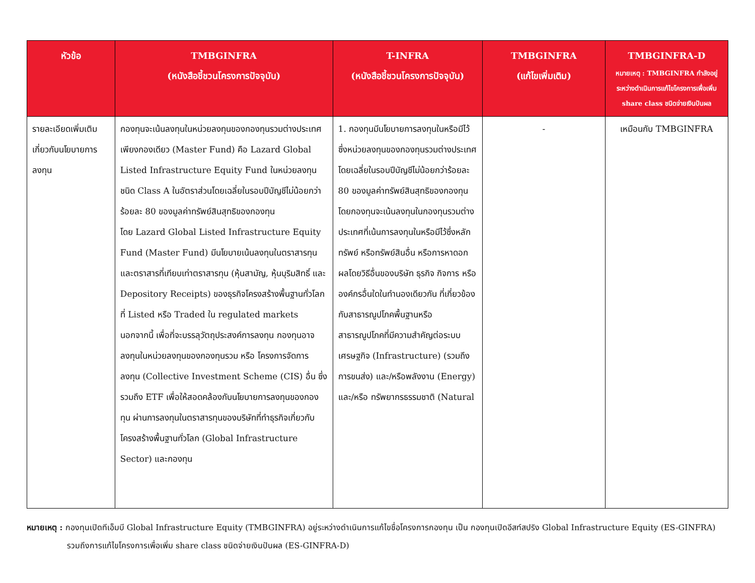| หัวข้อ | TMBGINFRA (หนังสือชี้ชวนโครงการปัจจุบัน) | T-INFRA (หนังสือชี้ชวนโครงการปัจจุบัน) | TMBGINFRA (แก้ไขเพิ่มเติม) | TMBGINFRA-D หมายเหตุ : TMBGINFRA กำลังอยู่ระหว่างดำเนินการแก้ไขโครงการเพื่อเพิ่ม share class ชนิดจ่ายเงินปันผล |
| --- | --- | --- | --- | --- |
| รายละเอียดเพิ่มเติมเกี่ยวกับนโยบายการลงทุน | กองทุนจะเน้นลงทุนในหน่วยลงทุนของกองทุนรวมต่างประเทศเพียงกองเดียว (Master Fund) คือ Lazard Global Listed Infrastructure Equity Fund ในหน่วยลงทุนชนิด Class A ในอัตราส่วนโดยเฉลี่ยในรอบปีบัญชีไม่น้อยกว่าร้อยละ 80 ของมูลค่าทรัพย์สินสุทธิของกองทุน โดย Lazard Global Listed Infrastructure Equity Fund (Master Fund) มีนโยบายเน้นลงทุนในตราสารทุน และตราสารที่เทียบเท่าตราสารทุน (หุ้นสามัญ, หุ้นบุริมสิทธิ์ และ Depository Receipts) ของธุรกิจโครงสร้างพื้นฐานทั่วโลกที่ Listed หรือ Traded ใน regulated markets นอกจากนี้ เพื่อที่จะบรรลุวัตถุประสงค์การลงทุน กองทุนอาจลงทุนในหน่วยลงทุนของกองทุนรวม หรือ โครงการจัดการลงทุน (Collective Investment Scheme (CIS) อื่น ซึ่งรวมถึง ETF เพื่อให้สอดคล้องกับนโยบายการลงทุนของกองทุน ผ่านการลงทุนในตราสารทุนของบริษัทที่ทำธุรกิจเกี่ยวกับโครงสร้างพื้นฐานทั่วโลก (Global Infrastructure Sector) และกองทุน | 1. กองทุนมีนโยบายการลงทุนในหรือมีไว้ซึ่งหน่วยลงทุนของกองทุนรวมต่างประเทศ โดยเฉลี่ยในรอบปีบัญชีไม่น้อยกว่าร้อยละ 80 ของมูลค่าทรัพย์สินสุทธิของกองทุน โดยกองทุนจะเน้นลงทุนในกองทุนรวมต่างประเทศที่เน้นการลงทุนในหรือมีไว้ซึ่งหลักทรัพย์ หรือทรัพย์สินอื่น หรือการหาดอกผลโดยวิธีอื่นของบริษัท ธุรกิจ กิจการ หรือองค์กรอื่นใดในทำนองเดียวกัน ที่เกี่ยวข้องกับสาธารณูปโภคพื้นฐานหรือสาธารณูปโภคที่มีความสำคัญต่อระบบเศรษฐกิจ (Infrastructure) (รวมถึงการขนส่ง) และ/หรือพลังงาน (Energy) และ/หรือ ทรัพยากรธรรมชาติ (Natural | - | เหมือนกับ TMBGINFRA |
หมายเหตุ : กองทุนเปิดทีเอ็มบี Global Infrastructure Equity (TMBGINFRA) อยู่ระหว่างดำเนินการแก้ไขชื่อโครงการกองทุน เป็น กองทุนเปิดอีสท์สปริง Global Infrastructure Equity (ES-GINFRA)
รวมถึงการแก้ไขโครงการเพื่อเพิ่ม share class ชนิดจ่ายเงินปันผล (ES-GINFRA-D)